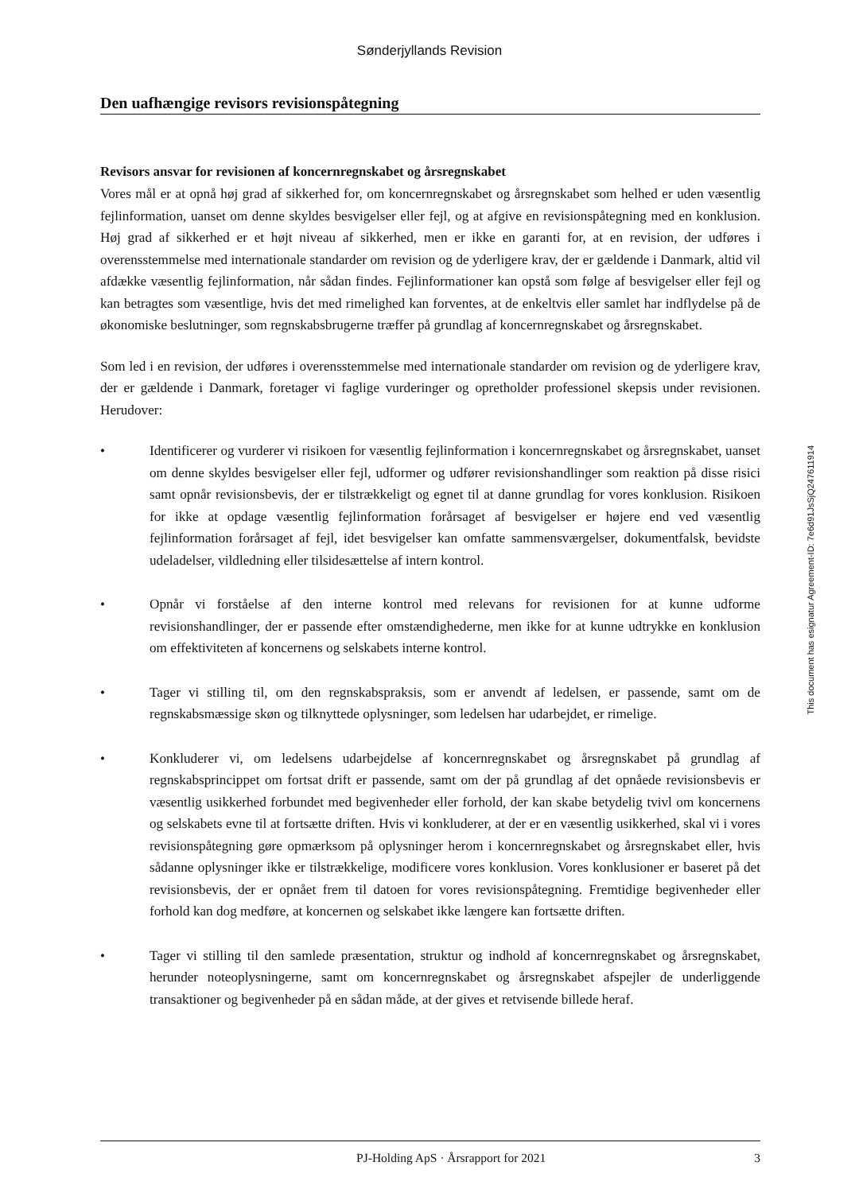Sønderjyllands Revision
Den uafhængige revisors revisionspåtegning
Revisors ansvar for revisionen af koncernregnskabet og årsregnskabet
Vores mål er at opnå høj grad af sikkerhed for, om koncernregnskabet og årsregnskabet som helhed er uden væsentlig fejlinformation, uanset om denne skyldes besvigelser eller fejl, og at afgive en revisionspåtegning med en konklusion. Høj grad af sikkerhed er et højt niveau af sikkerhed, men er ikke en garanti for, at en revision, der udføres i overensstemmelse med internationale standarder om revision og de yderligere krav, der er gældende i Danmark, altid vil afdække væsentlig fejlinformation, når sådan findes. Fejlinformationer kan opstå som følge af besvigelser eller fejl og kan betragtes som væsentlige, hvis det med rimelighed kan forventes, at de enkeltvis eller samlet har indflydelse på de økonomiske beslutninger, som regnskabsbrugerne træffer på grundlag af koncernregnskabet og årsregnskabet.
Som led i en revision, der udføres i overensstemmelse med internationale standarder om revision og de yderligere krav, der er gældende i Danmark, foretager vi faglige vurderinger og opretholder professionel skepsis under revisionen. Herudover:
• Identificerer og vurderer vi risikoen for væsentlig fejlinformation i koncernregnskabet og årsregnskabet, uanset om denne skyldes besvigelser eller fejl, udformer og udfører revisionshandlinger som reaktion på disse risici samt opnår revisionsbevis, der er tilstrækkeligt og egnet til at danne grundlag for vores konklusion. Risikoen for ikke at opdage væsentlig fejlinformation forårsaget af besvigelser er højere end ved væsentlig fejlinformation forårsaget af fejl, idet besvigelser kan omfatte sammensværgelser, dokumentfalsk, bevidste udeladelser, vildledning eller tilsidesættelse af intern kontrol.
• Opnår vi forståelse af den interne kontrol med relevans for revisionen for at kunne udforme revisionshandlinger, der er passende efter omstændighederne, men ikke for at kunne udtrykke en konklusion om effektiviteten af koncernens og selskabets interne kontrol.
• Tager vi stilling til, om den regnskabspraksis, som er anvendt af ledelsen, er passende, samt om de regnskabsmæssige skøn og tilknyttede oplysninger, som ledelsen har udarbejdet, er rimelige.
• Konkluderer vi, om ledelsens udarbejdelse af koncernregnskabet og årsregnskabet på grundlag af regnskabsprincippet om fortsat drift er passende, samt om der på grundlag af det opnåede revisionsbevis er væsentlig usikkerhed forbundet med begivenheder eller forhold, der kan skabe betydelig tvivl om koncernens og selskabets evne til at fortsætte driften. Hvis vi konkluderer, at der er en væsentlig usikkerhed, skal vi i vores revisionspåtegning gøre opmærksom på oplysninger herom i koncernregnskabet og årsregnskabet eller, hvis sådanne oplysninger ikke er tilstrækkelige, modificere vores konklusion. Vores konklusioner er baseret på det revisionsbevis, der er opnået frem til datoen for vores revisionspåtegning. Fremtidige begivenheder eller forhold kan dog medføre, at koncernen og selskabet ikke længere kan fortsætte driften.
• Tager vi stilling til den samlede præsentation, struktur og indhold af koncernregnskabet og årsregnskabet, herunder noteoplysningerne, samt om koncernregnskabet og årsregnskabet afspejler de underliggende transaktioner og begivenheder på en sådan måde, at der gives et retvisende billede heraf.
This document has esignatur Agreement-ID: 7e6d91JsSjQ247611914
PJ-Holding ApS · Årsrapport for 2021 3